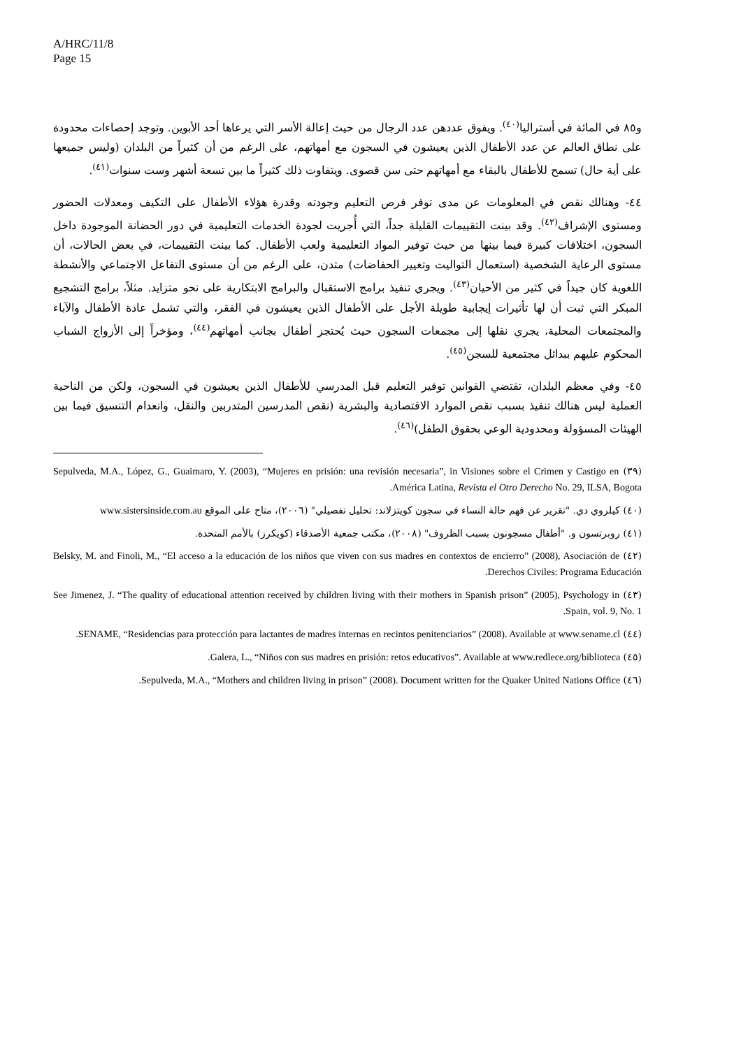A/HRC/11/8
Page 15
و٨٥ في المائة في أستراليا<sup>(٤٠)</sup>. ويفوق عددهن عدد الرجال من حيث إعالة الأسر التي يرعاها أحد الأبوين. وتوجد إحصاءات محدودة على نطاق العالم عن عدد الأطفال الذين يعيشون في السجون مع أمهاتهم، على الرغم من أن كثيراً من البلدان (وليس جميعها على أية حال) تسمح للأطفال بالبقاء مع أمهاتهم حتى سن قصوى. ويتفاوت ذلك كثيراً ما بين تسعة أشهر وست سنوات<sup>(٤١)</sup>.
٤٤- وهنالك نقص في المعلومات عن مدى توفر فرص التعليم وجودته وقدرة هؤلاء الأطفال على التكيف ومعدلات الحضور ومستوى الإشراف<sup>(٤٢)</sup>. وقد بينت التقييمات القليلة جداً، التي أُجريت لجودة الخدمات التعليمية في دور الحضانة الموجودة داخل السجون، اختلافات كبيرة فيما بينها من حيث توفير المواد التعليمية ولعب الأطفال. كما بينت التقييمات، في بعض الحالات، أن مستوى الرعاية الشخصية (استعمال التواليت وتغيير الحفاضات) متدن، على الرغم من أن مستوى التفاعل الاجتماعي والأنشطة اللغوية كان جيداً في كثير من الأحيان<sup>(٤٣)</sup>. ويجري تنفيذ برامج الاستقبال والبرامج الابتكارية على نحو متزايد. مثلاً، برامج التشجيع المبكر التي ثبت أن لها تأثيرات إيجابية طويلة الأجل على الأطفال الذين يعيشون في الفقر، والتي تشمل عادة الأطفال والآباء والمجتمعات المحلية، يجري نقلها إلى مجمعات السجون حيث يُحتجز أطفال بجانب أمهاتهم<sup>(٤٤)</sup>، ومؤخراً إلى الأزواج الشباب المحكوم عليهم ببدائل مجتمعية للسجن<sup>(٤٥)</sup>.
٤٥- وفي معظم البلدان، تقتضي القوانين توفير التعليم قبل المدرسي للأطفال الذين يعيشون في السجون، ولكن من الناحية العملية ليس هنالك تنفيذ بسبب نقص الموارد الاقتصادية والبشرية (نقص المدرسين المتدربين والنقل، وانعدام التنسيق فيما بين الهيئات المسؤولة ومحدودية الوعي بحقوق الطفل)<sup>(٤٦)</sup>.
(٣٩) Sepulveda, M.A., López, G., Guaimaro, Y. (2003), “Mujeres en prisión: una revisión necesaria”, in Visiones sobre el Crimen y Castigo en América Latina, Revista el Otro Derecho No. 29, ILSA, Bogota.
(٤٠) كيلروي دي. "تقرير عن فهم حالة النساء في سجون كويتزلاند: تحليل تفصيلي" (٢٠٠٦)، متاح على الموقع www.sistersinside.com.au
(٤١) روبرتسون و. "أطفال مسجونون بسبب الظروف" (٢٠٠٨)، مكتب جمعية الأصدقاء (كويكرز) بالأمم المتحدة.
(٤٢) Belsky, M. and Finoli, M., “El acceso a la educación de los niños que viven con sus madres en contextos de encierro” (2008), Asociación de Derechos Civiles: Programa Educación.
(٤٣) See Jimenez, J. “The quality of educational attention received by children living with their mothers in Spanish prison” (2005), Psychology in Spain, vol. 9, No. 1.
(٤٤) SENAME, “Residencias para protección para lactantes de madres internas en recintos penitenciarios” (2008). Available at www.sename.cl.
(٤٥) Galera, L., “Niños con sus madres en prisión: retos educativos”. Available at www.redlece.org/biblioteca.
(٤٦) Sepulveda, M.A., “Mothers and children living in prison” (2008). Document written for the Quaker United Nations Office.